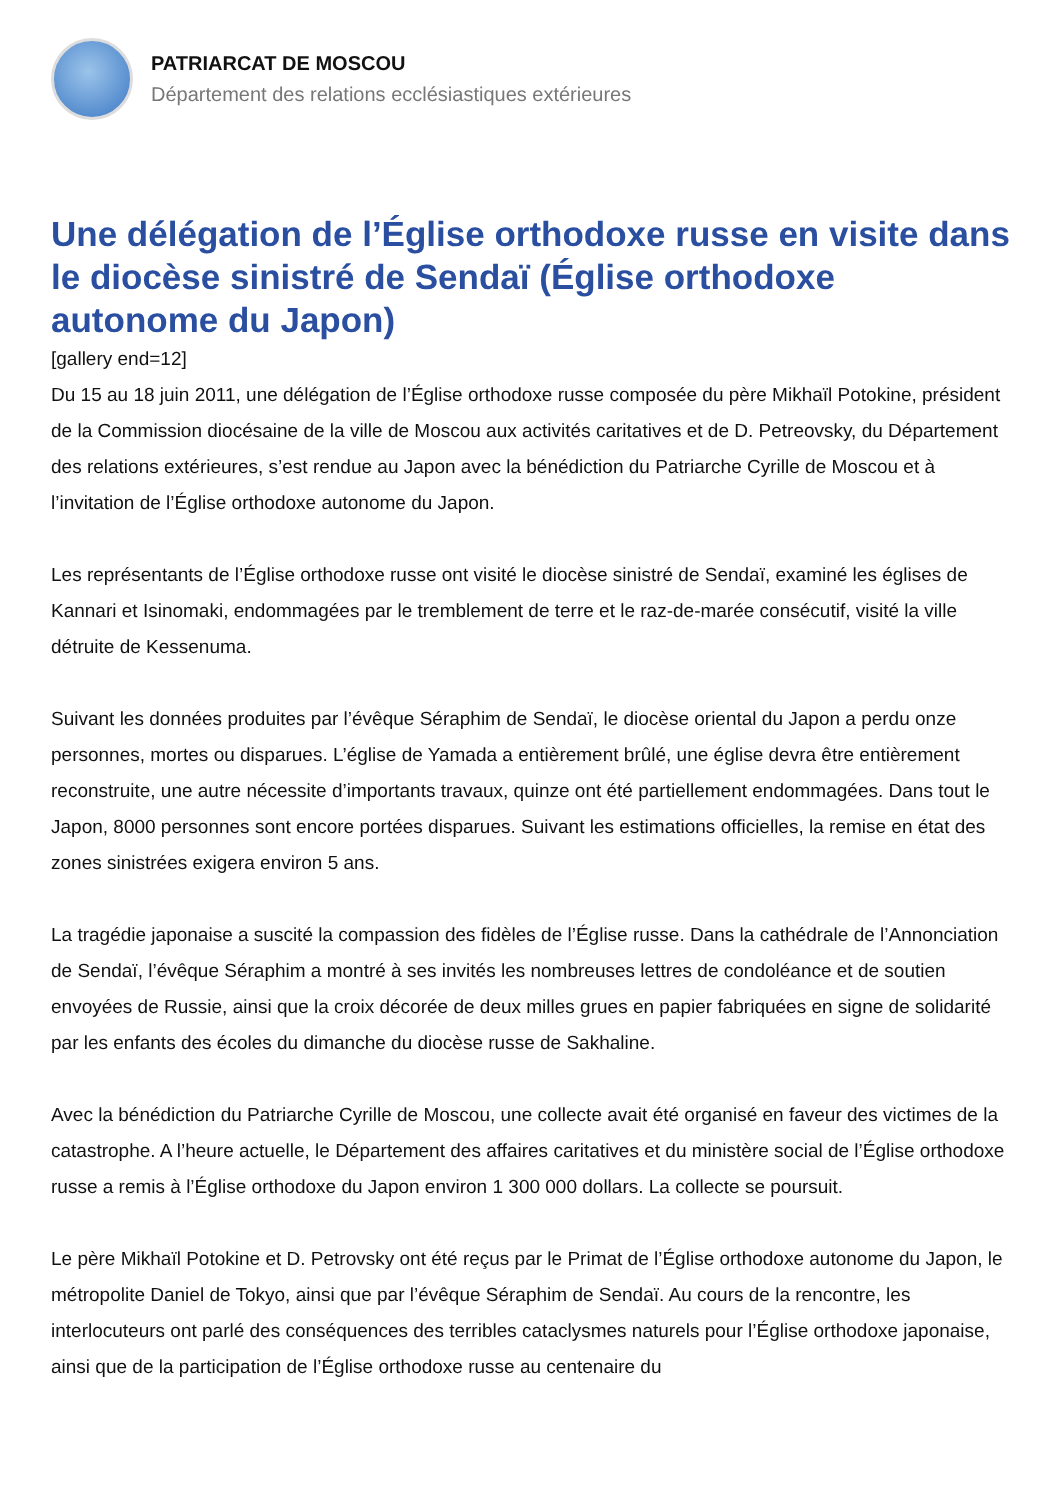PATRIARCAT DE MOSCOU
Département des relations ecclésiastiques extérieures
Une délégation de l’Église orthodoxe russe en visite dans le diocèse sinistré de Sendaï (Église orthodoxe autonome du Japon)
[gallery end=12]
Du 15 au 18 juin 2011, une délégation de l’Église orthodoxe russe composée du père Mikhaïl Potokine, président de la Commission diocésaine de la ville de Moscou aux activités caritatives et de D. Petreovsky, du Département des relations extérieures, s’est rendue au Japon avec la bénédiction du Patriarche Cyrille de Moscou et à l’invitation de l’Église orthodoxe autonome du Japon.
Les représentants de l’Église orthodoxe russe ont visité le diocèse sinistré de Sendaï, examiné les églises de Kannari et Isinomaki, endommagées par le tremblement de terre et le raz-de-marée consécutif, visité la ville détruite de Kessenuma.
Suivant les données produites par l’évêque Séraphim de Sendaï, le diocèse oriental du Japon a perdu onze personnes, mortes ou disparues. L’église de Yamada a entièrement brûlé, une église devra être entièrement reconstruite, une autre nécessite d’importants travaux, quinze ont été partiellement endommagées. Dans tout le Japon, 8000 personnes sont encore portées disparues. Suivant les estimations officielles, la remise en état des zones sinistrées exigera environ 5 ans.
La tragédie japonaise a suscité la compassion des fidèles de l’Église russe. Dans la cathédrale de l’Annonciation de Sendaï, l’évêque Séraphim a montré à ses invités les nombreuses lettres de condoléance et de soutien envoyées de Russie, ainsi que la croix décorée de deux milles grues en papier fabriquées en signe de solidarité par les enfants des écoles du dimanche du diocèse russe de Sakhaline.
Avec la bénédiction du Patriarche Cyrille de Moscou, une collecte avait été organisé en faveur des victimes de la catastrophe. A l’heure actuelle, le Département des affaires caritatives et du ministère social de l’Église orthodoxe russe a remis à l’Église orthodoxe du Japon environ 1 300 000 dollars. La collecte se poursuit.
Le père Mikhaïl Potokine et D. Petrovsky ont été reçus par le Primat de l’Église orthodoxe autonome du Japon, le métropolite Daniel de Tokyo, ainsi que par l’évêque Séraphim de Sendaï. Au cours de la rencontre, les interlocuteurs ont parlé des conséquences des terribles cataclysmes naturels pour l’Église orthodoxe japonaise, ainsi que de la participation de l’Église orthodoxe russe au centenaire du